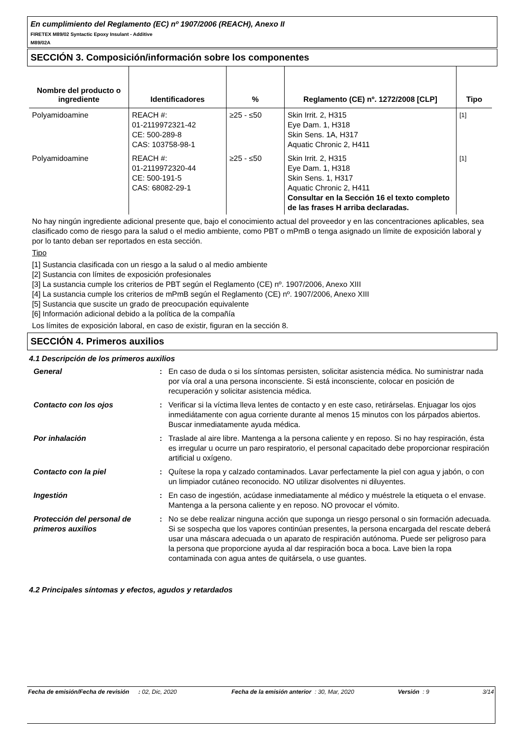En cumplimiento del Reglamento (EC) nº 1907/2006 (REACH), Anexo II
FIRETEX M89/02 Syntactic Epoxy Insulant - Additive
M89/02A
SECCIÓN 3. Composición/información sobre los componentes
| Nombre del producto o ingrediente | Identificadores | % | Reglamento (CE) nº. 1272/2008 [CLP] | Tipo |
| --- | --- | --- | --- | --- |
| Polyamidoamine | REACH #: 01-2119972321-42 CE: 500-289-8 CAS: 103758-98-1 | ≥25 - ≤50 | Skin Irrit. 2, H315 Eye Dam. 1, H318 Skin Sens. 1A, H317 Aquatic Chronic 2, H411 | <sup>[1]</sup> |
| Polyamidoamine | REACH #: 01-2119972320-44 CE: 500-191-5 CAS: 68082-29-1 | ≥25 - ≤50 | Skin Irrit. 2, H315 Eye Dam. 1, H318 Skin Sens. 1, H317 Aquatic Chronic 2, H411 Consultar en la Sección 16 el texto completo de las frases H arriba declaradas. | <sup>[1]</sup> |
No hay ningún ingrediente adicional presente que, bajo el conocimiento actual del proveedor y en las concentraciones aplicables, sea clasificado como de riesgo para la salud o el medio ambiente, como PBT o mPmB o tenga asignado un límite de exposición laboral y por lo tanto deban ser reportados en esta sección.
Tipo
[1] Sustancia clasificada con un riesgo a la salud o al medio ambiente
[2] Sustancia con límites de exposición profesionales
[3] La sustancia cumple los criterios de PBT según el Reglamento (CE) nº. 1907/2006, Anexo XIII
[4] La sustancia cumple los criterios de mPmB según el Reglamento (CE) nº. 1907/2006, Anexo XIII
[5] Sustancia que suscite un grado de preocupación equivalente
[6] Información adicional debido a la política de la compañía
Los límites de exposición laboral, en caso de existir, figuran en la sección 8.
SECCIÓN 4. Primeros auxilios
4.1 Descripción de los primeros auxilios
| General | : | En caso de duda o si los síntomas persisten, solicitar asistencia médica. No suministrar nada por vía oral a una persona inconsciente. Si está inconsciente, colocar en posición de recuperación y solicitar asistencia médica. |
| Contacto con los ojos | : | Verificar si la víctima lleva lentes de contacto y en este caso, retirárselas. Enjuagar los ojos inmediátamente con agua corriente durante al menos 15 minutos con los párpados abiertos. Buscar inmediatamente ayuda médica. |
| Por inhalación | : | Traslade al aire libre. Mantenga a la persona caliente y en reposo. Si no hay respiración, ésta es irregular u ocurre un paro respiratorio, el personal capacitado debe proporcionar respiración artificial u oxígeno. |
| Contacto con la piel | : | Quítese la ropa y calzado contaminados. Lavar perfectamente la piel con agua y jabón, o con un limpiador cutáneo reconocido. NO utilizar disolventes ni diluyentes. |
| Ingestión | : | En caso de ingestión, acúdase inmediatamente al médico y muéstrele la etiqueta o el envase. Mantenga a la persona caliente y en reposo. NO provocar el vómito. |
| Protección del personal de primeros auxilios | : | No se debe realizar ninguna acción que suponga un riesgo personal o sin formación adecuada. Si se sospecha que los vapores continúan presentes, la persona encargada del rescate deberá usar una máscara adecuada o un aparato de respiración autónoma. Puede ser peligroso para la persona que proporcione ayuda al dar respiración boca a boca. Lave bien la ropa contaminada con agua antes de quitársela, o use guantes. |
4.2 Principales síntomas y efectos, agudos y retardados
Fecha de emisión/Fecha de revisión
: 02, Dic, 2020 Fecha de la emisión anterior
: 30, Mar, 2020 Versión : 9 3/14